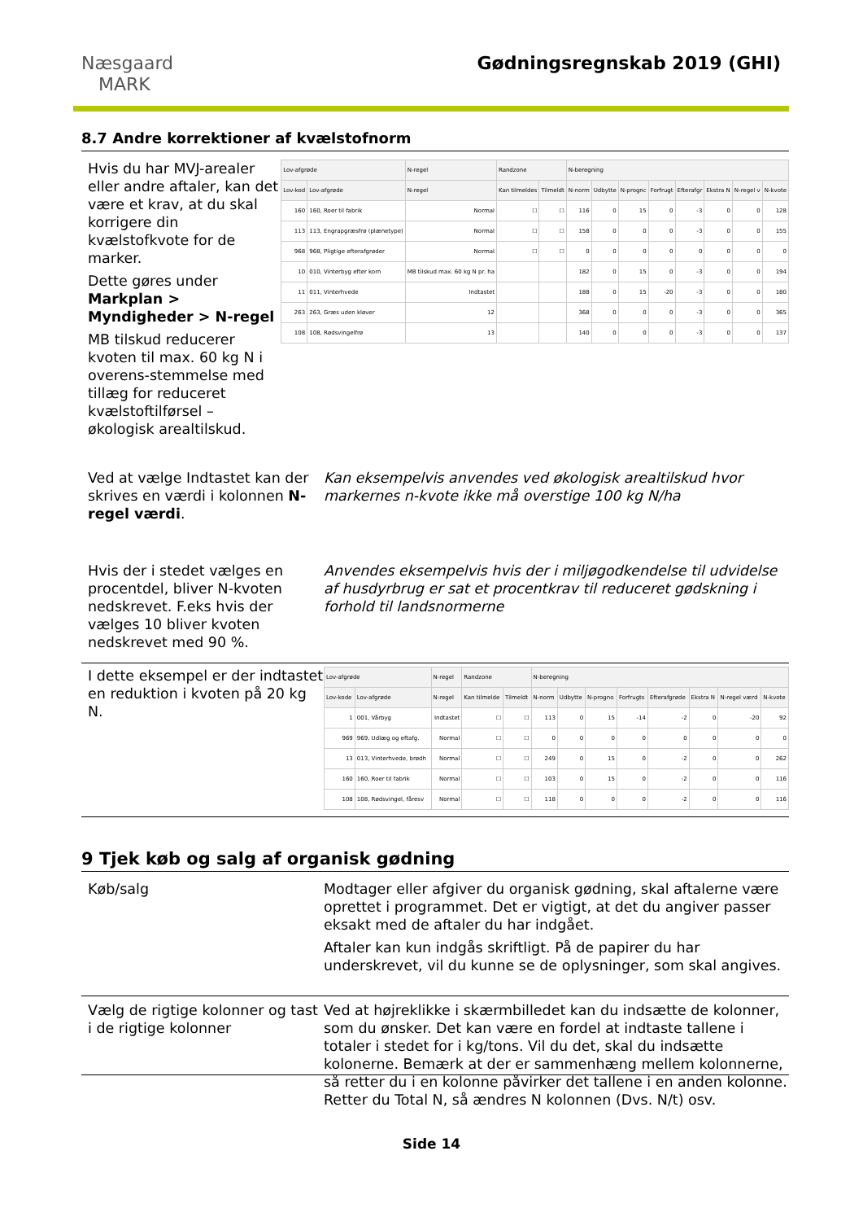Næsgaard
MARK
Gødningsregnskab 2019 (GHI)
8.7 Andre korrektioner af kvælstofnorm
Hvis du har MVJ-arealer eller andre aftaler, kan det være et krav, at du skal korrigere din kvælstofkvote for de marker.
Dette gøres under Markplan > Myndigheder > N-regel
MB tilskud reducerer kvoten til max. 60 kg N i overens-stemmelse med tillæg for reduceret kvælstoftilførsel – økologisk arealtilskud.
| Lov-afgrøde | | N-regel | Randzone | | N-beregning | | | | | | | |
| --- | --- | --- | --- | --- | --- | --- | --- | --- | --- | --- | --- | --- |
| Lov-kod | Lov-afgrøde | N-regel | Kan tilmeldes | Tilmeldt | N-norm | Udbytte | N-prognc | Forfrugt | Efterafgr | Ekstra N | N-regel v | N-kvote |
| 160 | 160, Roer til fabrik | Normal | ☐ | ☐ | 116 | 0 | 15 | 0 | -3 | 0 | 0 | 128 |
| 113 | 113, Engrapgræsfrø (plænetype) | Normal | ☐ | ☐ | 158 | 0 | 0 | 0 | -3 | 0 | 0 | 155 |
| 968 | 968, Pligtige efterafgrøder | Normal | ☐ | ☐ | 0 | 0 | 0 | 0 | 0 | 0 | 0 | 0 |
| 10 | 010, Vinterbyg efter korn | MB tilskud max. 60 kg N pr. ha | | | 182 | 0 | 15 | 0 | -3 | 0 | 0 | 194 |
| 11 | 011, Vinterhvede | Indtastet | | | 188 | 0 | 15 | -20 | -3 | 0 | 0 | 180 |
| 263 | 263, Græs uden kløver | 12 | | | 368 | 0 | 0 | 0 | -3 | 0 | 0 | 365 |
| 108 | 108, Rødsvingelfrø | 13 | | | 140 | 0 | 0 | 0 | -3 | 0 | 0 | 137 |
Ved at vælge Indtastet kan der skrives en værdi i kolonnen N-regel værdi.
Kan eksempelvis anvendes ved økologisk arealtilskud hvor markernes n-kvote ikke må overstige 100 kg N/ha
Hvis der i stedet vælges en procentdel, bliver N-kvoten nedskrevet. F.eks hvis der vælges 10 bliver kvoten nedskrevet med 90 %.
Anvendes eksempelvis hvis der i miljøgodkendelse til udvidelse af husdyrbrug er sat et procentkrav til reduceret gødskning i forhold til landsnormerne
I dette eksempel er der indtastet en reduktion i kvoten på 20 kg N.
| Lov-afgrøde | | N-regel | Randzone | | N-beregning | | | | | | | |
| --- | --- | --- | --- | --- | --- | --- | --- | --- | --- | --- | --- | --- |
| Lov-kode | Lov-afgrøde | N-regel | Kan tilmelde | Tilmeldt | N-norm | Udbytte | N-progno | Forfrugts | Efterafgrøde | Ekstra N | N-regel værd | N-kvote |
| 1 | 001, Vårbyg | Indtastet | ☐ | ☐ | 113 | 0 | 15 | -14 | -2 | 0 | -20 | 92 |
| 969 | 969, Udlæg og eftafg. | Normal | ☐ | ☐ | 0 | 0 | 0 | 0 | 0 | 0 | 0 | 0 |
| 13 | 013, Vinterhvede, brødh | Normal | ☐ | ☐ | 249 | 0 | 15 | 0 | -2 | 0 | 0 | 262 |
| 160 | 160, Roer til fabrik | Normal | ☐ | ☐ | 103 | 0 | 15 | 0 | -2 | 0 | 0 | 116 |
| 108 | 108, Rødsvingel, fåresv | Normal | ☐ | ☐ | 118 | 0 | 0 | 0 | -2 | 0 | 0 | 116 |
9 Tjek køb og salg af organisk gødning
Køb/salg Modtager eller afgiver du organisk gødning, skal aftalerne være oprettet i programmet. Det er vigtigt, at det du angiver passer eksakt med de aftaler du har indgået.
Aftaler kan kun indgås skriftligt. På de papirer du har underskrevet, vil du kunne se de oplysninger, som skal angives.
Vælg de rigtige kolonner og tast i de rigtige kolonner
Ved at højreklikke i skærmbilledet kan du indsætte de kolonner, som du ønsker. Det kan være en fordel at indtaste tallene i totaler i stedet for i kg/tons. Vil du det, skal du indsætte kolonerne. Bemærk at der er sammenhæng mellem kolonnerne, så retter du i en kolonne påvirker det tallene i en anden kolonne. Retter du Total N, så ændres N kolonnen (Dvs. N/t) osv.
Side 14